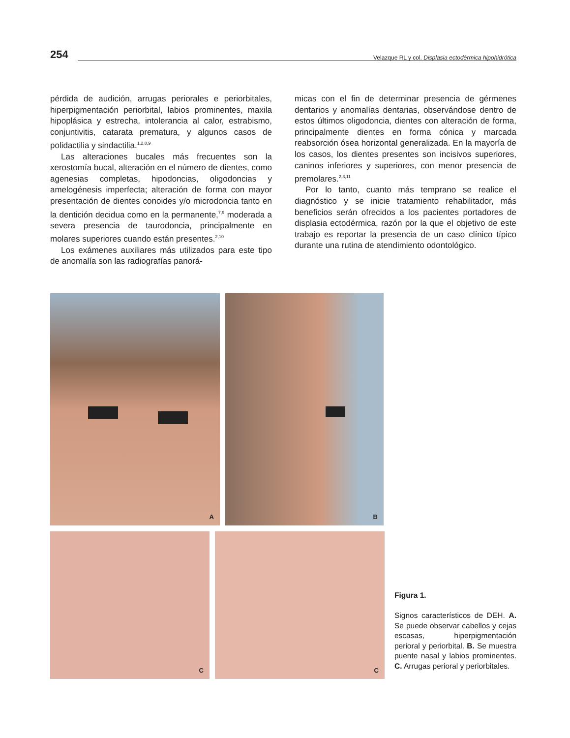254 Velazque RL y col. Displasia ectodérmica hipohidrótica
pérdida de audición, arrugas periorales e periorbitales, hiperpigmentación periorbital, labios prominentes, maxila hipoplásica y estrecha, intolerancia al calor, estrabismo, conjuntivitis, catarata prematura, y algunos casos de polidactilia y sindactilia.<sup>1,2,8,9</sup>
Las alteraciones bucales más frecuentes son la xerostomía bucal, alteración en el número de dientes, como agenesias completas, hipodoncias, oligodoncias y amelogénesis imperfecta; alteración de forma con mayor presentación de dientes conoides y/o microdoncia tanto en la dentición decidua como en la permanente,<sup>7,9</sup> moderada a severa presencia de taurodoncia, principalmente en molares superiores cuando están presentes.<sup>2,10</sup>
Los exámenes auxiliares más utilizados para este tipo de anomalía son las radiografías panorá-
micas con el fin de determinar presencia de gérmenes dentarios y anomalías dentarias, observándose dentro de estos últimos oligodoncia, dientes con alteración de forma, principalmente dientes en forma cónica y marcada reabsorción ósea horizontal generalizada. En la mayoría de los casos, los dientes presentes son incisivos superiores, caninos inferiores y superiores, con menor presencia de premolares.<sup>2,3,11</sup>
Por lo tanto, cuanto más temprano se realice el diagnóstico y se inicie tratamiento rehabilitador, más beneficios serán ofrecidos a los pacientes portadores de displasia ectodérmica, razón por la que el objetivo de este trabajo es reportar la presencia de un caso clínico típico durante una rutina de atendimiento odontológico.
A B
C C
Figura 1.
Signos característicos de DEH. A. Se puede observar cabellos y cejas escasas, hiperpigmentación perioral y periorbital. B. Se muestra puente nasal y labios prominentes. C. Arrugas perioral y periorbitales.